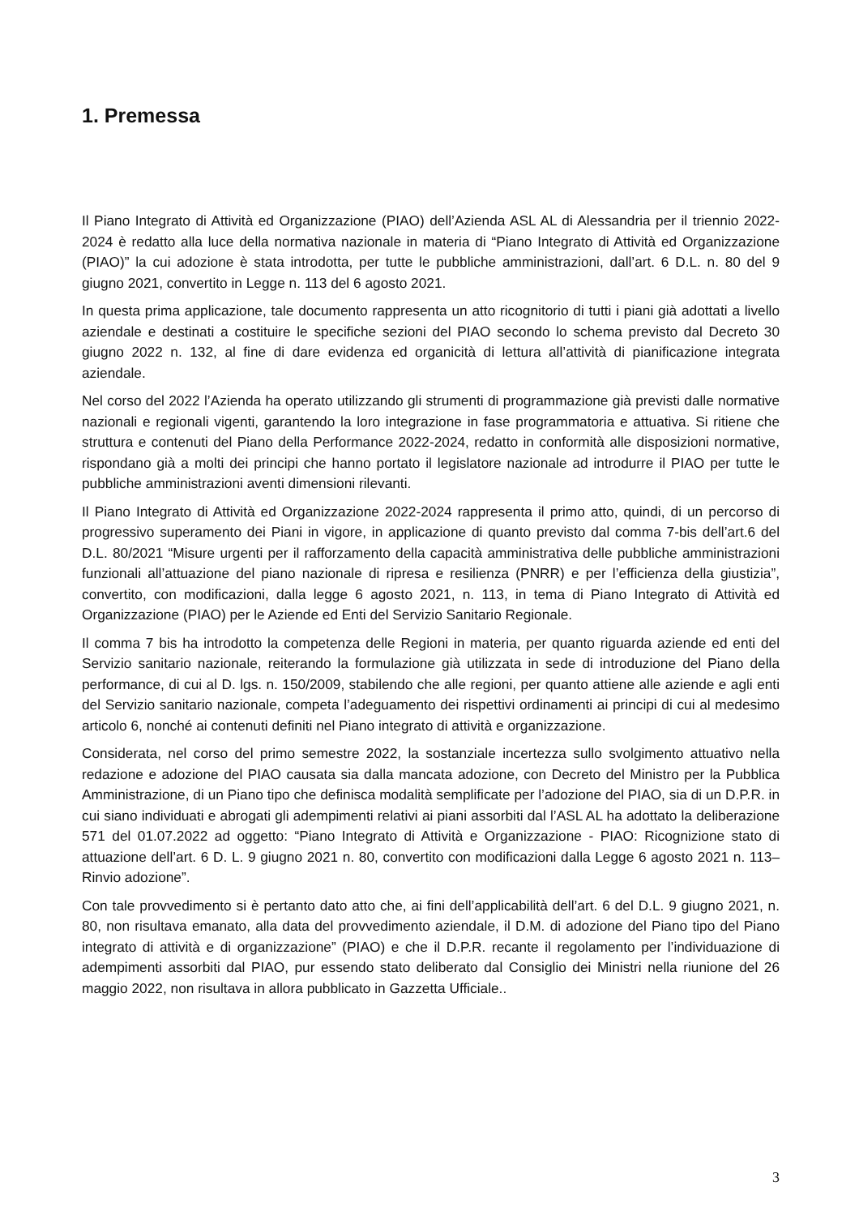1. Premessa
Il Piano Integrato di Attività ed Organizzazione (PIAO) dell’Azienda ASL AL di Alessandria per il triennio 2022-2024 è redatto alla luce della normativa nazionale in materia di “Piano Integrato di Attività ed Organizzazione (PIAO)” la cui adozione è stata introdotta, per tutte le pubbliche amministrazioni, dall’art. 6 D.L. n. 80 del 9 giugno 2021, convertito in Legge n. 113 del 6 agosto 2021.
In questa prima applicazione, tale documento rappresenta un atto ricognitorio di tutti i piani già adottati a livello aziendale e destinati a costituire le specifiche sezioni del PIAO secondo lo schema previsto dal Decreto 30 giugno 2022 n. 132, al fine di dare evidenza ed organicità di lettura all’attività di pianificazione integrata aziendale.
Nel corso del 2022 l’Azienda ha operato utilizzando gli strumenti di programmazione già previsti dalle normative nazionali e regionali vigenti, garantendo la loro integrazione in fase programmatoria e attuativa. Si ritiene che struttura e contenuti del Piano della Performance 2022-2024, redatto in conformità alle disposizioni normative, rispondano già a molti dei principi che hanno portato il legislatore nazionale ad introdurre il PIAO per tutte le pubbliche amministrazioni aventi dimensioni rilevanti.
Il Piano Integrato di Attività ed Organizzazione 2022-2024 rappresenta il primo atto, quindi, di un percorso di progressivo superamento dei Piani in vigore, in applicazione di quanto previsto dal comma 7-bis dell’art.6 del D.L. 80/2021 “Misure urgenti per il rafforzamento della capacità amministrativa delle pubbliche amministrazioni funzionali all’attuazione del piano nazionale di ripresa e resilienza (PNRR) e per l’efficienza della giustizia”, convertito, con modificazioni, dalla legge 6 agosto 2021, n. 113, in tema di Piano Integrato di Attività ed Organizzazione (PIAO) per le Aziende ed Enti del Servizio Sanitario Regionale.
Il comma 7 bis ha introdotto la competenza delle Regioni in materia, per quanto riguarda aziende ed enti del Servizio sanitario nazionale, reiterando la formulazione già utilizzata in sede di introduzione del Piano della performance, di cui al D. lgs. n. 150/2009, stabilendo che alle regioni, per quanto attiene alle aziende e agli enti del Servizio sanitario nazionale, competa l’adeguamento dei rispettivi ordinamenti ai principi di cui al medesimo articolo 6, nonché ai contenuti definiti nel Piano integrato di attività e organizzazione.
Considerata, nel corso del primo semestre 2022, la sostanziale incertezza sullo svolgimento attuativo nella redazione e adozione del PIAO causata sia dalla mancata adozione, con Decreto del Ministro per la Pubblica Amministrazione, di un Piano tipo che definisca modalità semplificate per l’adozione del PIAO, sia di un D.P.R. in cui siano individuati e abrogati gli adempimenti relativi ai piani assorbiti dal l’ASL AL ha adottato la deliberazione 571 del 01.07.2022 ad oggetto: “Piano Integrato di Attività e Organizzazione - PIAO: Ricognizione stato di attuazione dell’art. 6 D. L. 9 giugno 2021 n. 80, convertito con modificazioni dalla Legge 6 agosto 2021 n. 113– Rinvio adozione”.
Con tale provvedimento si è pertanto dato atto che, ai fini dell’applicabilità dell’art. 6 del D.L. 9 giugno 2021, n. 80, non risultava emanato, alla data del provvedimento aziendale, il D.M. di adozione del Piano tipo del Piano integrato di attività e di organizzazione” (PIAO) e che il D.P.R. recante il regolamento per l’individuazione di adempimenti assorbiti dal PIAO, pur essendo stato deliberato dal Consiglio dei Ministri nella riunione del 26 maggio 2022, non risultava in allora pubblicato in Gazzetta Ufficiale..
3